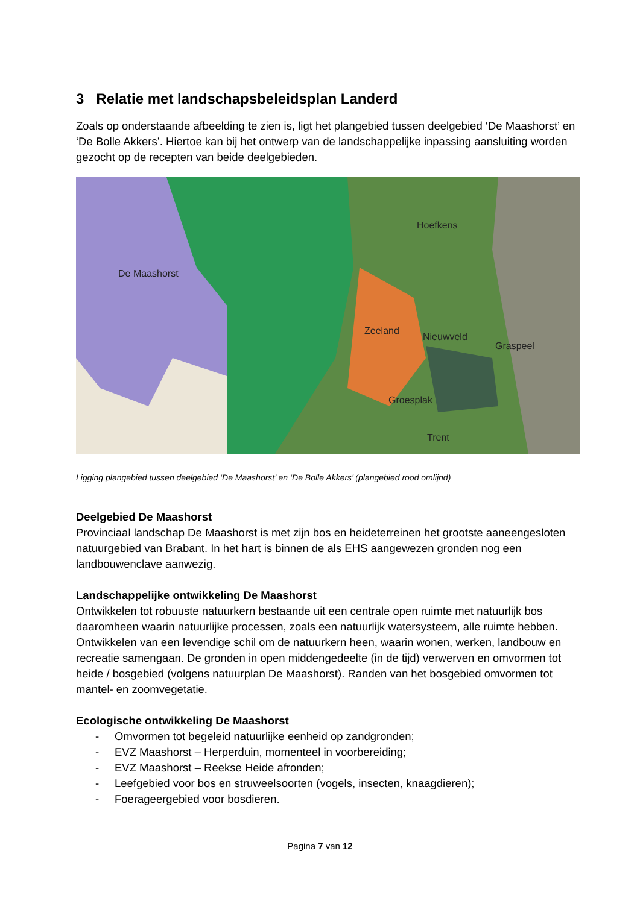3 Relatie met landschapsbeleidsplan Landerd
Zoals op onderstaande afbeelding te zien is, ligt het plangebied tussen deelgebied ‘De Maashorst’ en ‘De Bolle Akkers’. Hiertoe kan bij het ontwerp van de landschappelijke inpassing aansluiting worden gezocht op de recepten van beide deelgebieden.
De Maashorst
Hoefkens
Zeeland
Nieuwveld
Graspeel
Groesplak
Trent
Ligging plangebied tussen deelgebied ‘De Maashorst’ en ‘De Bolle Akkers’ (plangebied rood omlijnd)
Deelgebied De Maashorst
Provinciaal landschap De Maashorst is met zijn bos en heideterreinen het grootste aaneengesloten natuurgebied van Brabant. In het hart is binnen de als EHS aangewezen gronden nog een landbouwenclave aanwezig.
Landschappelijke ontwikkeling De Maashorst
Ontwikkelen tot robuuste natuurkern bestaande uit een centrale open ruimte met natuurlijk bos daaromheen waarin natuurlijke processen, zoals een natuurlijk watersysteem, alle ruimte hebben. Ontwikkelen van een levendige schil om de natuurkern heen, waarin wonen, werken, landbouw en recreatie samengaan. De gronden in open middengedeelte (in de tijd) verwerven en omvormen tot heide / bosgebied (volgens natuurplan De Maashorst). Randen van het bosgebied omvormen tot mantel- en zoomvegetatie.
Ecologische ontwikkeling De Maashorst
- Omvormen tot begeleid natuurlijke eenheid op zandgronden;
- EVZ Maashorst – Herperduin, momenteel in voorbereiding;
- EVZ Maashorst – Reekse Heide afronden;
- Leefgebied voor bos en struweelsoorten (vogels, insecten, knaagdieren);
- Foerageergebied voor bosdieren.
Pagina 7 van 12